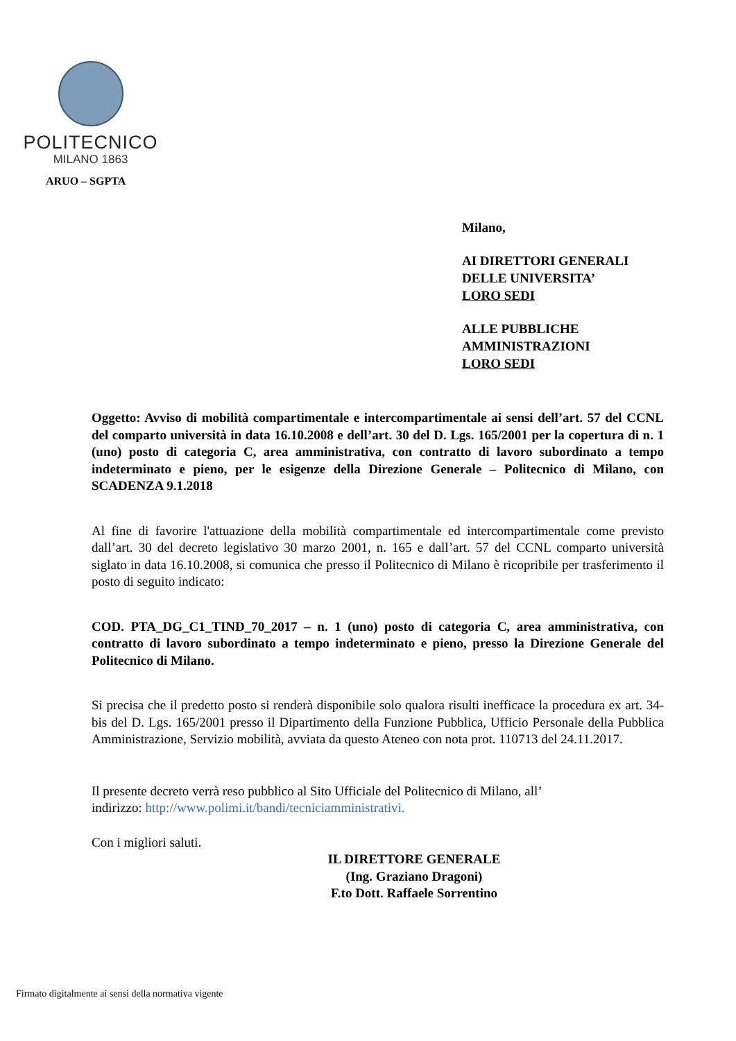POLITECNICO
MILANO 1863
ARUO – SGPTA
Milano,
AI DIRETTORI GENERALI
DELLE UNIVERSITA’
LORO SEDI
ALLE PUBBLICHE
AMMINISTRAZIONI
LORO SEDI
Oggetto: Avviso di mobilità compartimentale e intercompartimentale ai sensi dell’art. 57 del CCNL del comparto università in data 16.10.2008 e dell’art. 30 del D. Lgs. 165/2001 per la copertura di n. 1 (uno) posto di categoria C, area amministrativa, con contratto di lavoro subordinato a tempo indeterminato e pieno, per le esigenze della Direzione Generale – Politecnico di Milano, con SCADENZA 9.1.2018
Al fine di favorire l'attuazione della mobilità compartimentale ed intercompartimentale come previsto dall’art. 30 del decreto legislativo 30 marzo 2001, n. 165 e dall’art. 57 del CCNL comparto università siglato in data 16.10.2008, si comunica che presso il Politecnico di Milano è ricopribile per trasferimento il posto di seguito indicato:
COD. PTA_DG_C1_TIND_70_2017 – n. 1 (uno) posto di categoria C, area amministrativa, con contratto di lavoro subordinato a tempo indeterminato e pieno, presso la Direzione Generale del Politecnico di Milano.
Si precisa che il predetto posto si renderà disponibile solo qualora risulti inefficace la procedura ex art. 34-bis del D. Lgs. 165/2001 presso il Dipartimento della Funzione Pubblica, Ufficio Personale della Pubblica Amministrazione, Servizio mobilità, avviata da questo Ateneo con nota prot. 110713 del 24.11.2017.
Il presente decreto verrà reso pubblico al Sito Ufficiale del Politecnico di Milano, all’
indirizzo: http://www.polimi.it/bandi/tecniciamministrativi.
Con i migliori saluti.
IL DIRETTORE GENERALE
(Ing. Graziano Dragoni)
F.to Dott. Raffaele Sorrentino
Firmato digitalmente ai sensi della normativa vigente